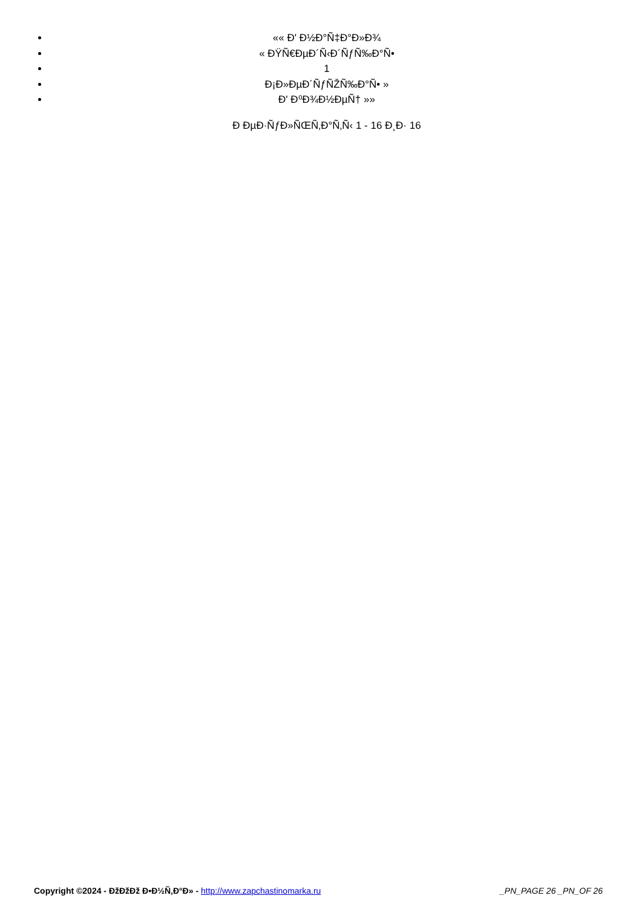«« Đ' Đ½Đ°Ñ‡Đ°Đ»Đ¾
« ĐŸÑ€ĐµĐ´Ñ‹Đ´ÑƒÑ‰Đ°Ñ•
1
Đ¡Đ»ĐµĐ´ÑƒÑŽÑ‰Đ°Ñ• »
Đ' Đ⁰Đ¾Đ½ĐµÑ† »»
Đ ĐµĐ·ÑƒĐ»ÑŒÑ‚Đ°Ñ‚Ñ‹ 1 - 16 Đ¸Đ· 16
Copyright ©2024 - ĐžĐžĐž Đ•Đ½Ñ‚Đ°Đ» - http://www.zapchastinomarka.ru _PN_PAGE 26 _PN_OF 26